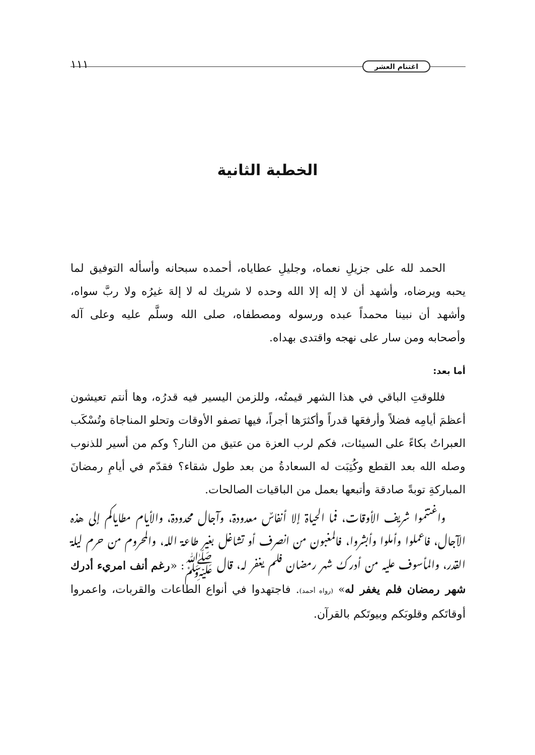اغتنام العشر ١١١
الخطبة الثانية
الحمد لله على جزيلِ نعماه، وجليلِ عطاياه، أحمده سبحانه وأسأله التوفيق لما يحبه ويرضاه، وأشهد أن لا إله إلا الله وحده لا شريك له لا إلهَ غيرُه ولا ربَّ سواه، وأشهد أن نبينا محمداً عبده ورسوله ومصطفاه، صلى الله وسلَّم عليه وعلى آله وأصحابه ومن سار على نهجه واقتدى بهداه.
أما بعد:
فللوقتِ الباقي في هذا الشهر قيمتُه، وللزمن اليسير فيه قدرُه، وها أنتم تعيشون أعظمَ أيامِه فضلاً وأرفعَها قدراً وأكثرَها أجراً، فيها تصفو الأوقات وتحلو المناجاة وتُسْكَب العبراتُ بكاءً على السيئات، فكم لرب العزة من عتيق من النار؟ وكم من أسير للذنوب وصله الله بعد القطع وكُتِبَت له السعادةُ من بعد طول شقاء؟ فقدّم في أيامِ رمضانَ المباركةِ توبةً صادقة وأتبعها بعمل من الباقيات الصالحات.
واغتنموا شريف الأوقات، فما الحياة إلا أنفاسٌ معدودة، وآجال محدودة، والأيام مطاياكم إلى هذه الآجال، فاعملوا وأملوا وأبشروا، فالمغبون من انصرف أو تشاغل بغير طاعة الله، والمحروم من حرم ليلة القدر، والمأسوف عليه من أدرك شهر رمضان فلم يغفر له، قال ﷺ: «رغم أنف امريء أدرك شهر رمضان فلم يغفر له» (رواه أحمد). فاجتهدوا في أنواع الطاعات والقربات، واعمروا أوقاتَكم وقلوبَكم وبيوتَكم بالقرآن.